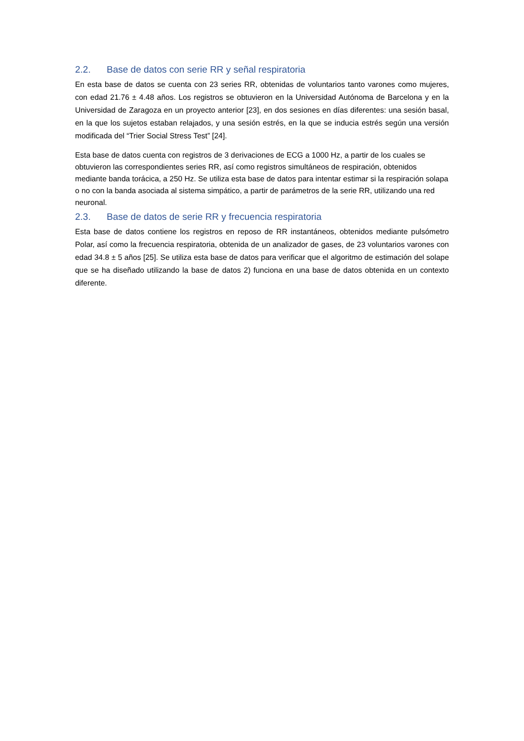2.2. Base de datos con serie RR y señal respiratoria
En esta base de datos se cuenta con 23 series RR, obtenidas de voluntarios tanto varones como mujeres, con edad 21.76 ± 4.48 años. Los registros se obtuvieron en la Universidad Autónoma de Barcelona y en la Universidad de Zaragoza en un proyecto anterior [23], en dos sesiones en días diferentes: una sesión basal, en la que los sujetos estaban relajados, y una sesión estrés, en la que se inducia estrés según una versión modificada del “Trier Social Stress Test” [24].
Esta base de datos cuenta con registros de 3 derivaciones de ECG a 1000 Hz, a partir de los cuales se obtuvieron las correspondientes series RR, así como registros simultáneos de respiración, obtenidos mediante banda torácica, a 250 Hz. Se utiliza esta base de datos para intentar estimar si la respiración solapa o no con la banda asociada al sistema simpático, a partir de parámetros de la serie RR, utilizando una red neuronal.
2.3. Base de datos de serie RR y frecuencia respiratoria
Esta base de datos contiene los registros en reposo de RR instantáneos, obtenidos mediante pulsómetro Polar, así como la frecuencia respiratoria, obtenida de un analizador de gases, de 23 voluntarios varones con edad 34.8 ± 5 años [25]. Se utiliza esta base de datos para verificar que el algoritmo de estimación del solape que se ha diseñado utilizando la base de datos 2) funciona en una base de datos obtenida en un contexto diferente.